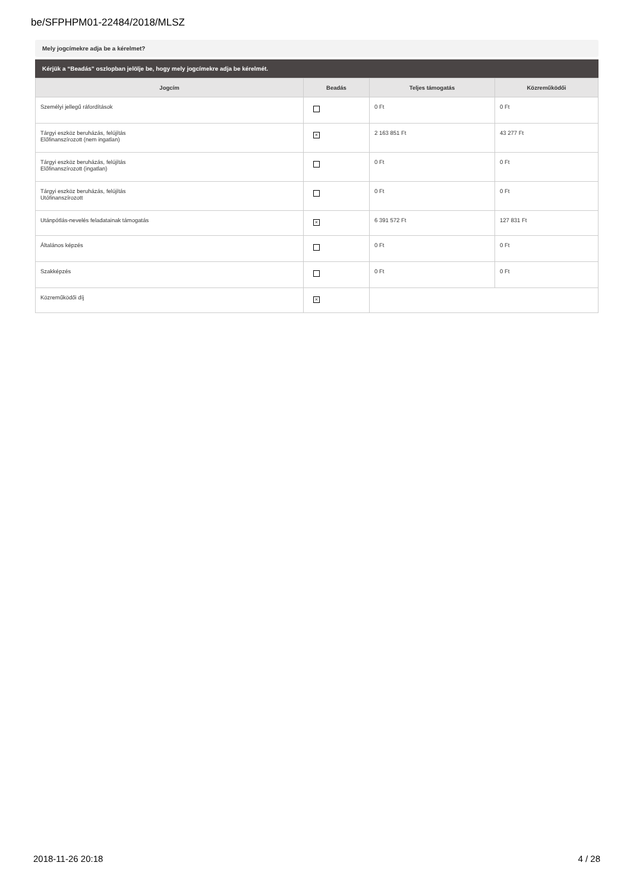be/SFPHPM01-22484/2018/MLSZ
Mely jogcímekre adja be a kérelmet?
Kérjük a “Beadás” oszlopban jelölje be, hogy mely jogcímekre adja be kérelmét.
| Jogcím | Beadás | Teljes támogatás | Közreműködői |
| --- | --- | --- | --- |
| Személyi jellegű ráfordítások | | 0 Ft | 0 Ft |
| Tárgyi eszköz beruházás, felújítás Előfinanszírozott (nem ingatlan) | × | 2 163 851 Ft | 43 277 Ft |
| Tárgyi eszköz beruházás, felújítás Előfinanszírozott (ingatlan) | | 0 Ft | 0 Ft |
| Tárgyi eszköz beruházás, felújítás Utófinanszírozott | | 0 Ft | 0 Ft |
| Utánpótlás-nevelés feladatainak támogatás | × | 6 391 572 Ft | 127 831 Ft |
| Általános képzés | | 0 Ft | 0 Ft |
| Szakképzés | | 0 Ft | 0 Ft |
| Közreműködői díj | × | | |
2018-11-26 20:18 4 / 28